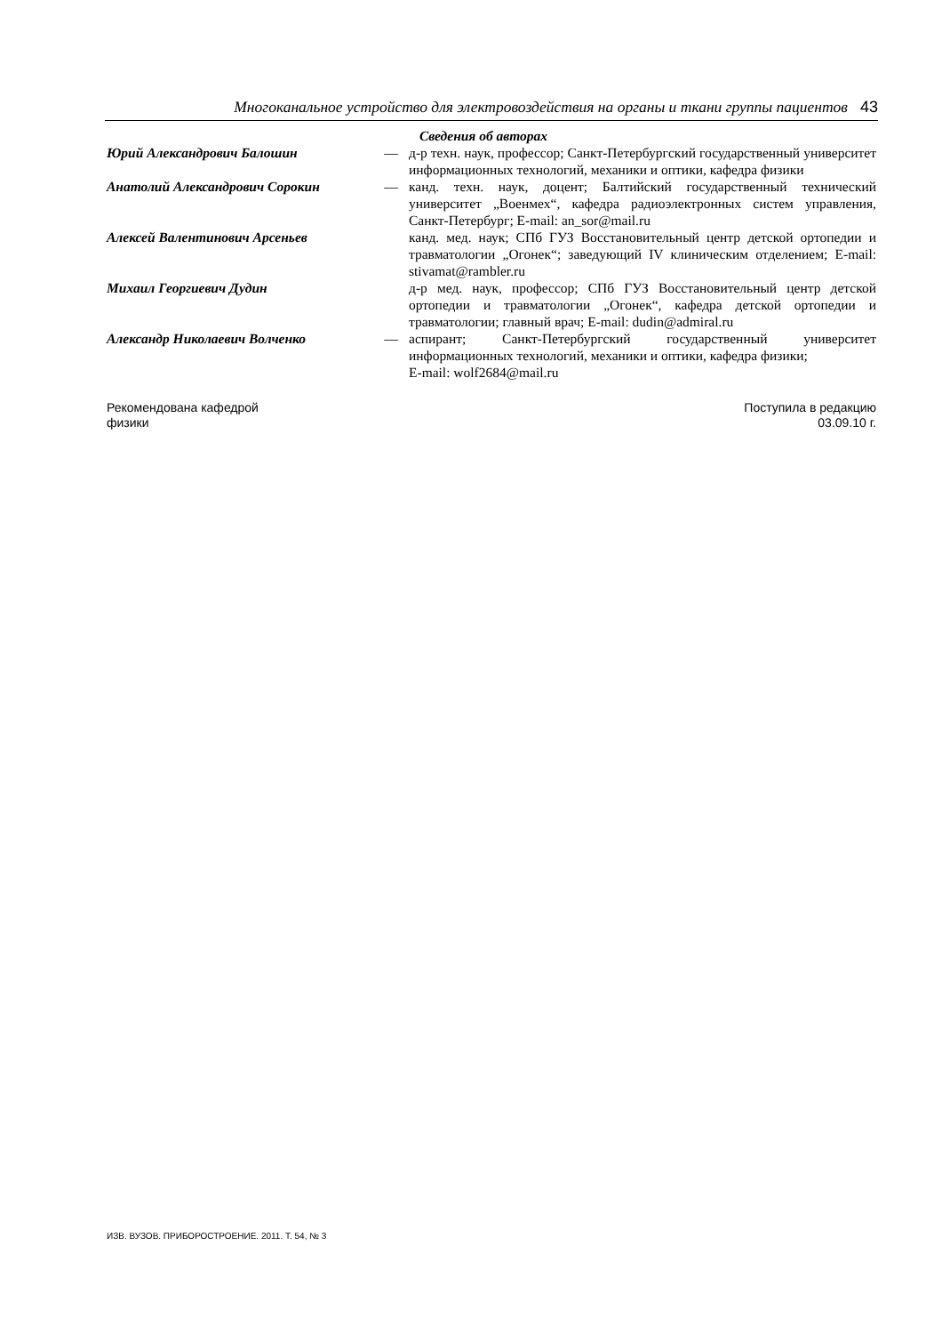Многоканальное устройство для электровоздействия на органы и ткани группы пациентов 43
Сведения об авторах
| Юрий Александрович Балошин | — | д-р техн. наук, профессор; Санкт-Петербургский государственный университет информационных технологий, механики и оптики, кафедра физики |
| Анатолий Александрович Сорокин | — | канд. техн. наук, доцент; Балтийский государственный технический университет „Военмех“, кафедра радиоэлектронных систем управления, Санкт-Петербург; E-mail: an_sor@mail.ru |
| Алексей Валентинович Арсеньев | | канд. мед. наук; СПб ГУЗ Восстановительный центр детской ортопедии и травматологии „Огонек“; заведующий IV клиническим отделением; E-mail: stivamat@rambler.ru |
| Михаил Георгиевич Дудин | | д-р мед. наук, профессор; СПб ГУЗ Восстановительный центр детской ортопедии и травматологии „Огонек“, кафедра детской ортопедии и травматологии; главный врач; E-mail: dudin@admiral.ru |
| Александр Николаевич Волченко | — | аспирант; Санкт-Петербургский государственный университет информационных технологий, механики и оптики, кафедра физики; E-mail: wolf2684@mail.ru |
Рекомендована кафедрой
физики
Поступила в редакцию
03.09.10 г.
ИЗВ. ВУЗОВ. ПРИБОРОСТРОЕНИЕ. 2011. Т. 54, № 3